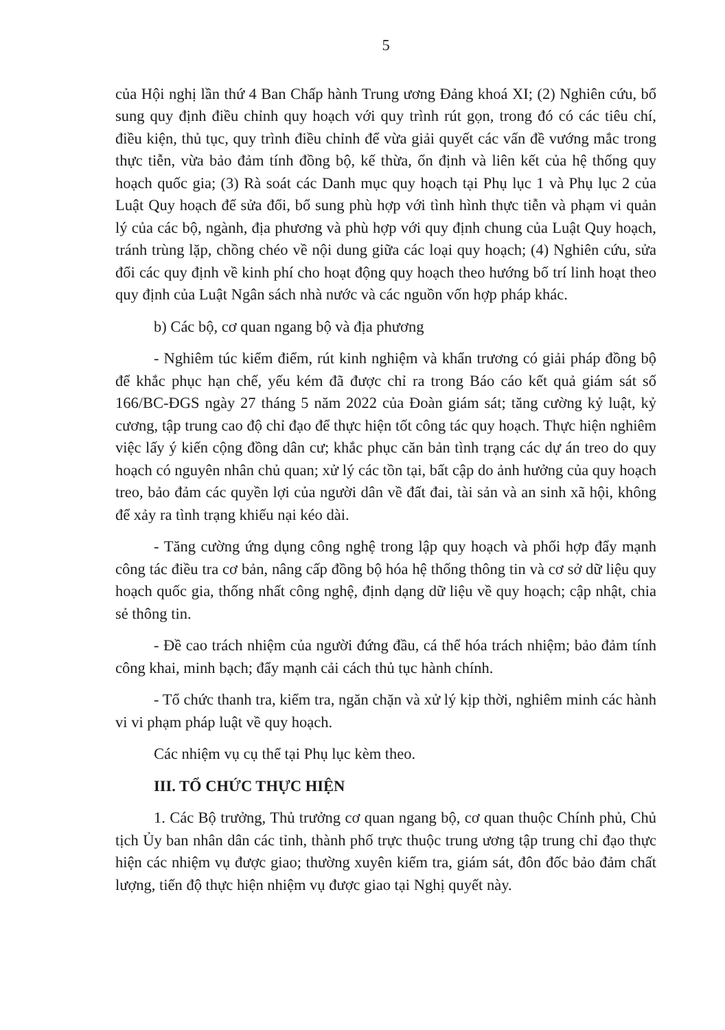5
của Hội nghị lần thứ 4 Ban Chấp hành Trung ương Đảng khoá XI; (2) Nghiên cứu, bổ sung quy định điều chỉnh quy hoạch với quy trình rút gọn, trong đó có các tiêu chí, điều kiện, thủ tục, quy trình điều chỉnh để vừa giải quyết các vấn đề vướng mắc trong thực tiễn, vừa bảo đảm tính đồng bộ, kế thừa, ổn định và liên kết của hệ thống quy hoạch quốc gia; (3) Rà soát các Danh mục quy hoạch tại Phụ lục 1 và Phụ lục 2 của Luật Quy hoạch để sửa đổi, bổ sung phù hợp với tình hình thực tiễn và phạm vi quản lý của các bộ, ngành, địa phương và phù hợp với quy định chung của Luật Quy hoạch, tránh trùng lặp, chồng chéo về nội dung giữa các loại quy hoạch; (4) Nghiên cứu, sửa đổi các quy định về kinh phí cho hoạt động quy hoạch theo hướng bố trí linh hoạt theo quy định của Luật Ngân sách nhà nước và các nguồn vốn hợp pháp khác.
b) Các bộ, cơ quan ngang bộ và địa phương
- Nghiêm túc kiểm điểm, rút kinh nghiệm và khẩn trương có giải pháp đồng bộ để khắc phục hạn chế, yếu kém đã được chỉ ra trong Báo cáo kết quả giám sát số 166/BC-ĐGS ngày 27 tháng 5 năm 2022 của Đoàn giám sát; tăng cường kỷ luật, kỷ cương, tập trung cao độ chỉ đạo để thực hiện tốt công tác quy hoạch. Thực hiện nghiêm việc lấy ý kiến cộng đồng dân cư; khắc phục căn bản tình trạng các dự án treo do quy hoạch có nguyên nhân chủ quan; xử lý các tồn tại, bất cập do ảnh hưởng của quy hoạch treo, bảo đảm các quyền lợi của người dân về đất đai, tài sản và an sinh xã hội, không để xảy ra tình trạng khiếu nại kéo dài.
- Tăng cường ứng dụng công nghệ trong lập quy hoạch và phối hợp đẩy mạnh công tác điều tra cơ bản, nâng cấp đồng bộ hóa hệ thống thông tin và cơ sở dữ liệu quy hoạch quốc gia, thống nhất công nghệ, định dạng dữ liệu về quy hoạch; cập nhật, chia sẻ thông tin.
- Đề cao trách nhiệm của người đứng đầu, cá thể hóa trách nhiệm; bảo đảm tính công khai, minh bạch; đẩy mạnh cải cách thủ tục hành chính.
- Tổ chức thanh tra, kiểm tra, ngăn chặn và xử lý kịp thời, nghiêm minh các hành vi vi phạm pháp luật về quy hoạch.
Các nhiệm vụ cụ thể tại Phụ lục kèm theo.
III. TỔ CHỨC THỰC HIỆN
1. Các Bộ trưởng, Thủ trưởng cơ quan ngang bộ, cơ quan thuộc Chính phủ, Chủ tịch Ủy ban nhân dân các tỉnh, thành phố trực thuộc trung ương tập trung chỉ đạo thực hiện các nhiệm vụ được giao; thường xuyên kiểm tra, giám sát, đôn đốc bảo đảm chất lượng, tiến độ thực hiện nhiệm vụ được giao tại Nghị quyết này.